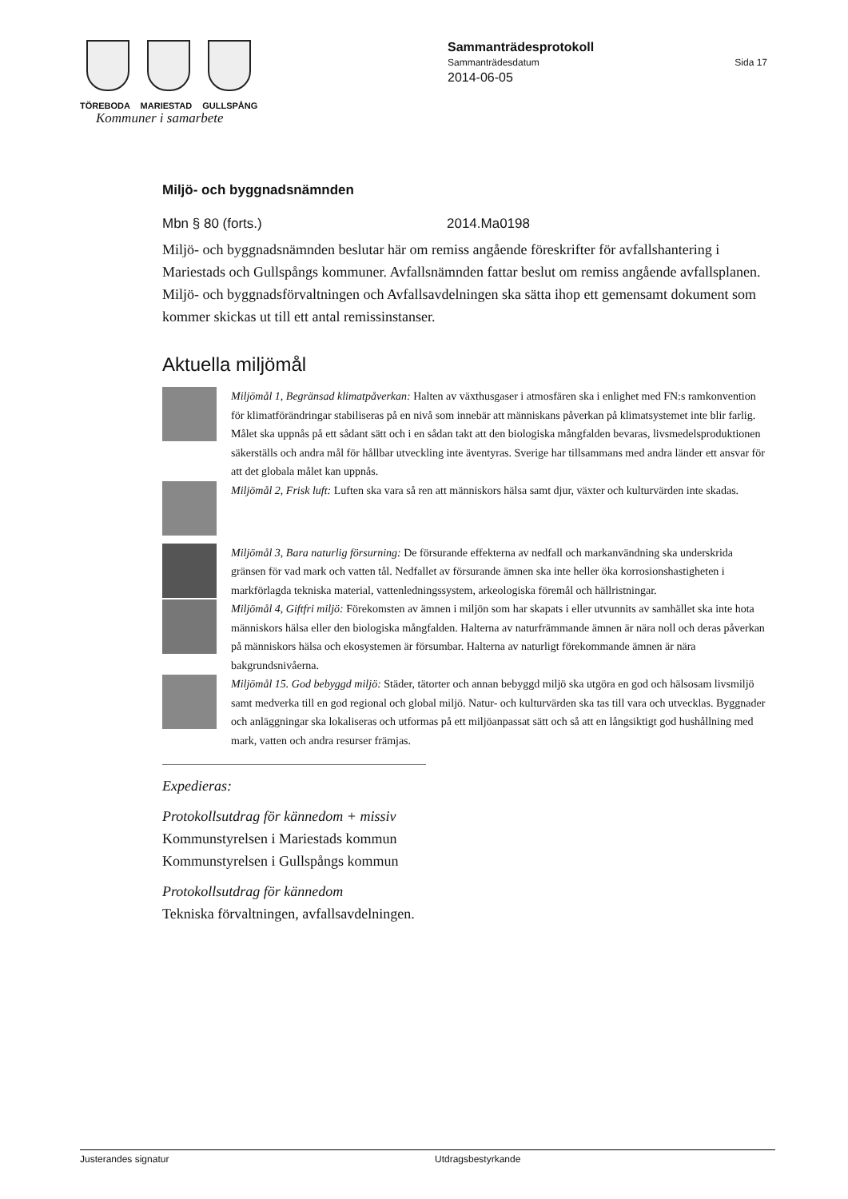TÖREBODA MARIESTAD GULLSPÅNG
Kommuner i samarbete
Sammanträdesprotokoll
Sammanträdesdatum Sida 17
2014-06-05
Miljö- och byggnadsnämnden
Mbn § 80 (forts.) 2014.Ma0198
Miljö- och byggnadsnämnden beslutar här om remiss angående föreskrifter för avfallshantering i Mariestads och Gullspångs kommuner. Avfallsnämnden fattar beslut om remiss angående avfallsplanen. Miljö- och byggnadsförvaltningen och Avfallsavdelningen ska sätta ihop ett gemensamt dokument som kommer skickas ut till ett antal remissinstanser.
Aktuella miljömål
Miljömål 1, Begränsad klimatpåverkan: Halten av växthusgaser i atmosfären ska i enlighet med FN:s ramkonvention för klimatförändringar stabiliseras på en nivå som innebär att människans påverkan på klimatsystemet inte blir farlig. Målet ska uppnås på ett sådant sätt och i en sådan takt att den biologiska mångfalden bevaras, livsmedelsproduktionen säkerställs och andra mål för hållbar utveckling inte äventyras. Sverige har tillsammans med andra länder ett ansvar för att det globala målet kan uppnås.
Miljömål 2, Frisk luft: Luften ska vara så ren att människors hälsa samt djur, växter och kulturvärden inte skadas.
Miljömål 3, Bara naturlig försurning: De försurande effekterna av nedfall och markanvändning ska underskrida gränsen för vad mark och vatten tål. Nedfallet av försurande ämnen ska inte heller öka korrosionshastigheten i markförlagda tekniska material, vattenledningssystem, arkeologiska föremål och hällristningar.
Miljömål 4, Giftfri miljö: Förekomsten av ämnen i miljön som har skapats i eller utvunnits av samhället ska inte hota människors hälsa eller den biologiska mångfalden. Halterna av naturfrämmande ämnen är nära noll och deras påverkan på människors hälsa och ekosystemen är försumbar. Halterna av naturligt förekommande ämnen är nära bakgrundsnivåerna.
Miljömål 15. God bebyggd miljö: Städer, tätorter och annan bebyggd miljö ska utgöra en god och hälsosam livsmiljö samt medverka till en god regional och global miljö. Natur- och kulturvärden ska tas till vara och utvecklas. Byggnader och anläggningar ska lokaliseras och utformas på ett miljöanpassat sätt och så att en långsiktigt god hushållning med mark, vatten och andra resurser främjas.
Expedieras:
Protokollsutdrag för kännedom + missiv
Kommunstyrelsen i Mariestads kommun
Kommunstyrelsen i Gullspångs kommun
Protokollsutdrag för kännedom
Tekniska förvaltningen, avfallsavdelningen.
Justerandes signatur Utdragsbestyrkande